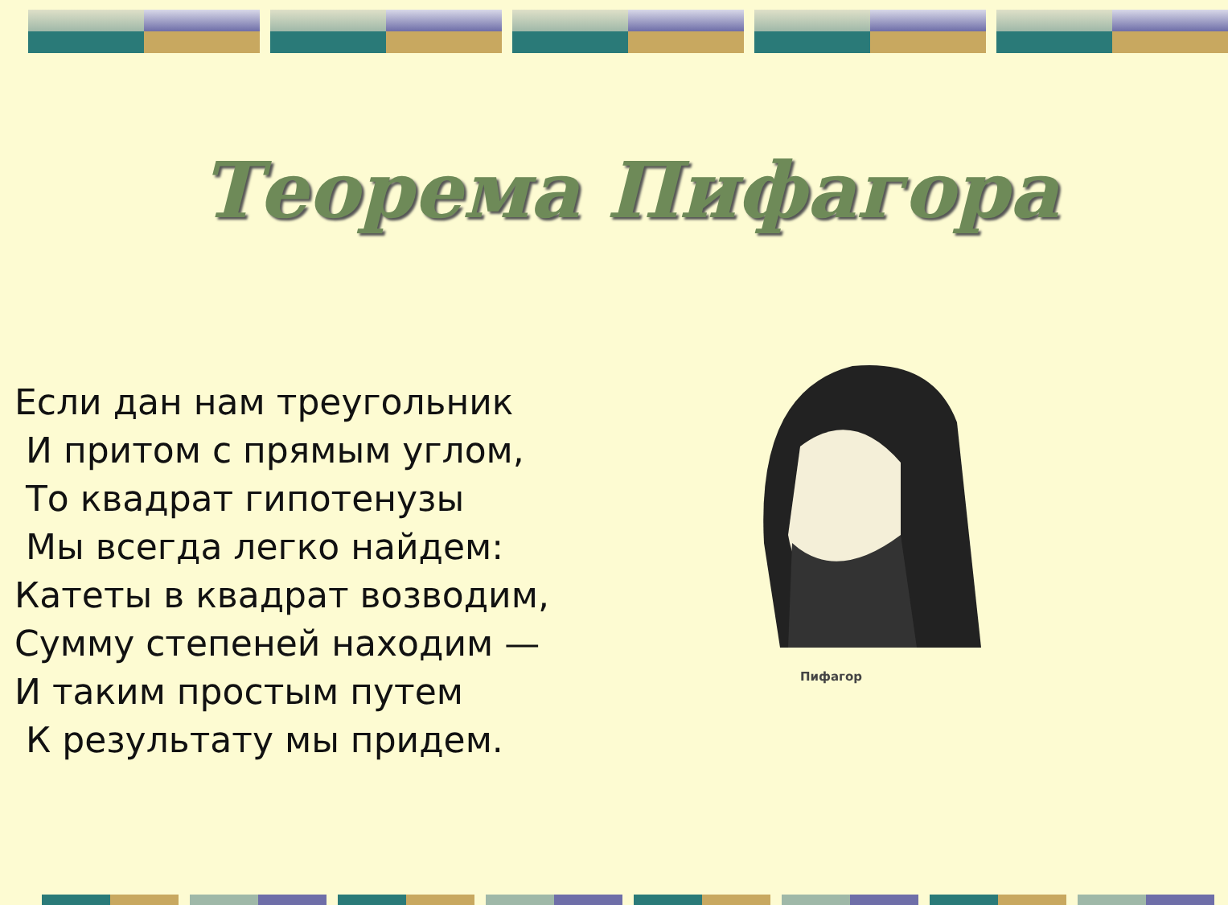Теорема Пифагора
Если дан нам треугольник
И притом с прямым углом,
То квадрат гипотенузы
Мы всегда легко найдем:
Катеты в квадрат возводим,
Сумму степеней находим —
И таким простым путем
К результату мы придем.
Пифагор